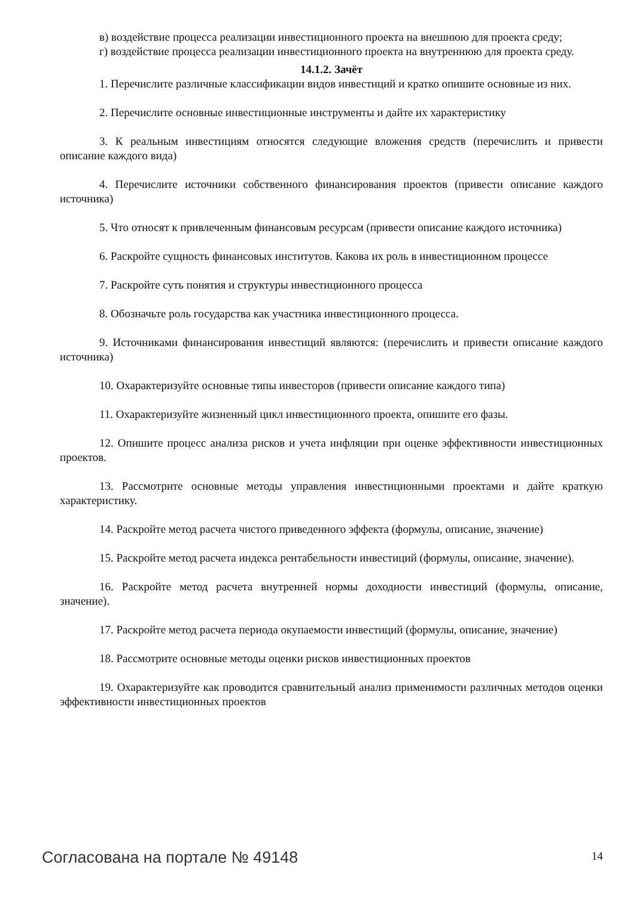в) воздействие процесса реализации инвестиционного проекта на внешнюю для проекта среду;
г) воздействие процесса реализации инвестиционного проекта на внутреннюю для проекта среду.
14.1.2. Зачёт
1. Перечислите различные классификации видов инвестиций и кратко опишите основные из них.
2. Перечислите основные инвестиционные инструменты и дайте их характеристику
3. К реальным инвестициям относятся следующие вложения средств (перечислить и привести описание каждого вида)
4. Перечислите источники собственного финансирования проектов (привести описание каждого источника)
5. Что относят к привлеченным финансовым ресурсам (привести описание каждого источника)
6. Раскройте сущность финансовых институтов. Какова их роль в инвестиционном процессе
7. Раскройте суть понятия и структуры инвестиционного процесса
8. Обозначьте роль государства как участника инвестиционного процесса.
9. Источниками финансирования инвестиций являются: (перечислить и привести описание каждого источника)
10. Охарактеризуйте основные типы инвесторов (привести описание каждого типа)
11. Охарактеризуйте жизненный цикл инвестиционного проекта, опишите его фазы.
12. Опишите процесс анализа рисков и учета инфляции при оценке эффективности инвестиционных проектов.
13. Рассмотрите основные методы управления инвестиционными проектами и дайте краткую характеристику.
14. Раскройте метод расчета чистого приведенного эффекта (формулы, описание, значение)
15. Раскройте метод расчета индекса рентабельности инвестиций (формулы, описание, значение).
16. Раскройте метод расчета внутренней нормы доходности инвестиций (формулы, описание, значение).
17. Раскройте метод расчета периода окупаемости инвестиций (формулы, описание, значение)
18. Рассмотрите основные методы оценки рисков инвестиционных проектов
19. Охарактеризуйте как проводится сравнительный анализ применимости различных методов оценки эффективности инвестиционных проектов
Согласована на портале № 49148 14